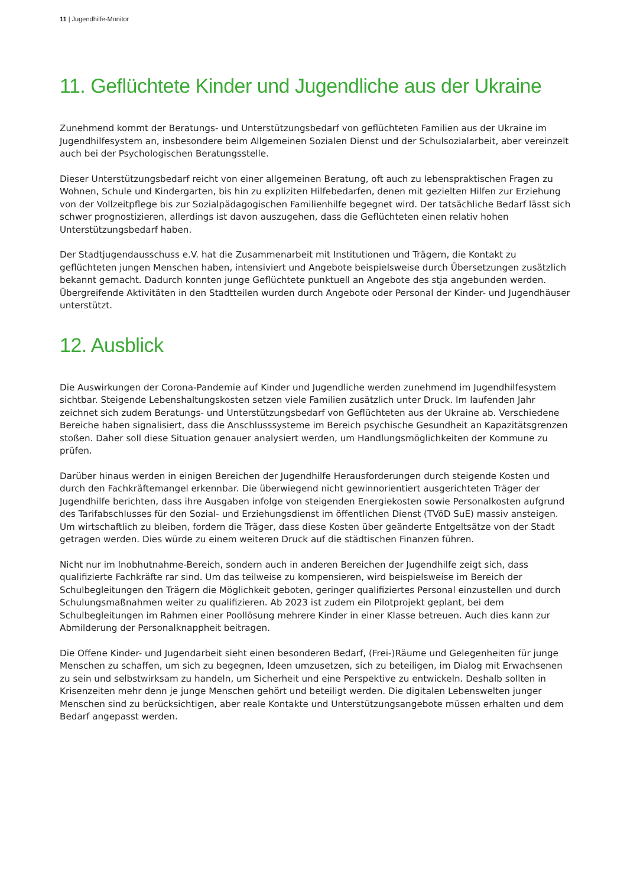11 | Jugendhilfe-Monitor
11. Geflüchtete Kinder und Jugendliche aus der Ukraine
Zunehmend kommt der Beratungs- und Unterstützungsbedarf von geflüchteten Familien aus der Ukraine im Jugendhilfesystem an, insbesondere beim Allgemeinen Sozialen Dienst und der Schulsozialarbeit, aber vereinzelt auch bei der Psychologischen Beratungsstelle.
Dieser Unterstützungsbedarf reicht von einer allgemeinen Beratung, oft auch zu lebenspraktischen Fragen zu Wohnen, Schule und Kindergarten, bis hin zu expliziten Hilfebedarfen, denen mit gezielten Hilfen zur Erziehung von der Vollzeitpflege bis zur Sozialpädagogischen Familienhilfe begegnet wird. Der tatsächliche Bedarf lässt sich schwer prognostizieren, allerdings ist davon auszugehen, dass die Geflüchteten einen relativ hohen Unterstützungsbedarf haben.
Der Stadtjugendausschuss e.V. hat die Zusammenarbeit mit Institutionen und Trägern, die Kontakt zu geflüchteten jungen Menschen haben, intensiviert und Angebote beispielsweise durch Übersetzungen zusätzlich bekannt gemacht. Dadurch konnten junge Geflüchtete punktuell an Angebote des stja angebunden werden. Übergreifende Aktivitäten in den Stadtteilen wurden durch Angebote oder Personal der Kinder- und Jugendhäuser unterstützt.
12. Ausblick
Die Auswirkungen der Corona-Pandemie auf Kinder und Jugendliche werden zunehmend im Jugendhilfesystem sichtbar. Steigende Lebenshaltungskosten setzen viele Familien zusätzlich unter Druck. Im laufenden Jahr zeichnet sich zudem Beratungs- und Unterstützungsbedarf von Geflüchteten aus der Ukraine ab. Verschiedene Bereiche haben signalisiert, dass die Anschlusssysteme im Bereich psychische Gesundheit an Kapazitätsgrenzen stoßen. Daher soll diese Situation genauer analysiert werden, um Handlungsmöglichkeiten der Kommune zu prüfen.
Darüber hinaus werden in einigen Bereichen der Jugendhilfe Herausforderungen durch steigende Kosten und durch den Fachkräftemangel erkennbar. Die überwiegend nicht gewinnorientiert ausgerichteten Träger der Jugendhilfe berichten, dass ihre Ausgaben infolge von steigenden Energiekosten sowie Personalkosten aufgrund des Tarifabschlusses für den Sozial- und Erziehungsdienst im öffentlichen Dienst (TVöD SuE) massiv ansteigen. Um wirtschaftlich zu bleiben, fordern die Träger, dass diese Kosten über geänderte Entgeltsätze von der Stadt getragen werden. Dies würde zu einem weiteren Druck auf die städtischen Finanzen führen.
Nicht nur im Inobhutnahme-Bereich, sondern auch in anderen Bereichen der Jugendhilfe zeigt sich, dass qualifizierte Fachkräfte rar sind. Um das teilweise zu kompensieren, wird beispielsweise im Bereich der Schulbegleitungen den Trägern die Möglichkeit geboten, geringer qualifiziertes Personal einzustellen und durch Schulungsmaßnahmen weiter zu qualifizieren. Ab 2023 ist zudem ein Pilotprojekt geplant, bei dem Schulbegleitungen im Rahmen einer Poollösung mehrere Kinder in einer Klasse betreuen. Auch dies kann zur Abmilderung der Personalknappheit beitragen.
Die Offene Kinder- und Jugendarbeit sieht einen besonderen Bedarf, (Frei-)Räume und Gelegenheiten für junge Menschen zu schaffen, um sich zu begegnen, Ideen umzusetzen, sich zu beteiligen, im Dialog mit Erwachsenen zu sein und selbstwirksam zu handeln, um Sicherheit und eine Perspektive zu entwickeln. Deshalb sollten in Krisenzeiten mehr denn je junge Menschen gehört und beteiligt werden. Die digitalen Lebenswelten junger Menschen sind zu berücksichtigen, aber reale Kontakte und Unterstützungsangebote müssen erhalten und dem Bedarf angepasst werden.